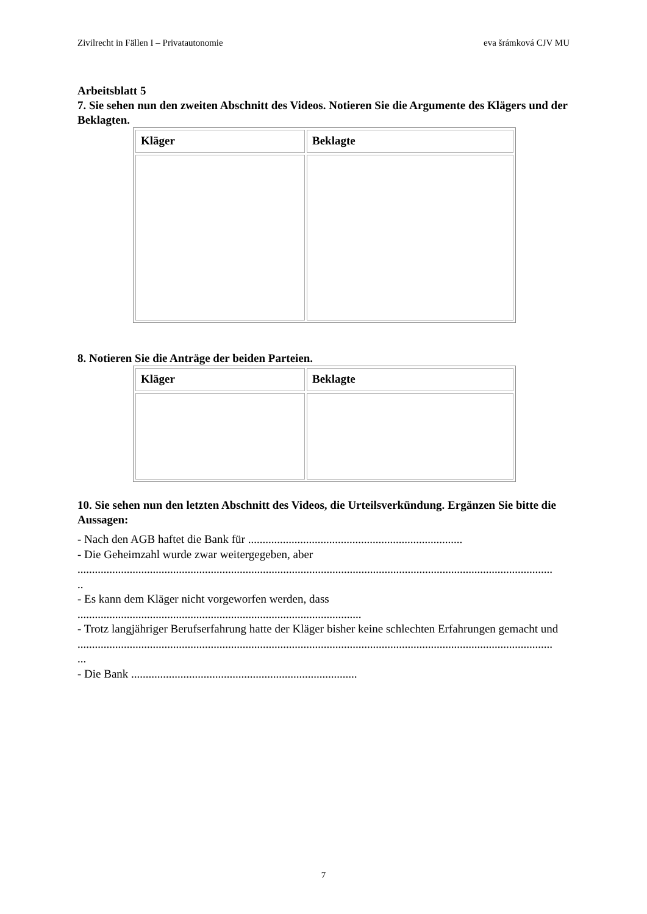Zivilrecht in Fällen I – Privatautonomie eva šrámková CJV MU
Arbeitsblatt 5
7. Sie sehen nun den zweiten Abschnitt des Videos. Notieren Sie die Argumente des Klägers und der Beklagten.
| Kläger | Beklagte |
| --- | --- |
8. Notieren Sie die Anträge der beiden Parteien.
| Kläger | Beklagte |
| --- | --- |
10. Sie sehen nun den letzten Abschnitt des Videos, die Urteilsverkündung. Ergänzen Sie bitte die Aussagen:
- Nach den AGB haftet die Bank für ..........................................................................
- Die Geheimzahl wurde zwar weitergegeben, aber
....................................................................................................................................................................
..
- Es kann dem Kläger nicht vorgeworfen werden, dass
..................................................................................................
- Trotz langjähriger Berufserfahrung hatte der Kläger bisher keine schlechten Erfahrungen gemacht und
....................................................................................................................................................................
...
- Die Bank ..............................................................................
7